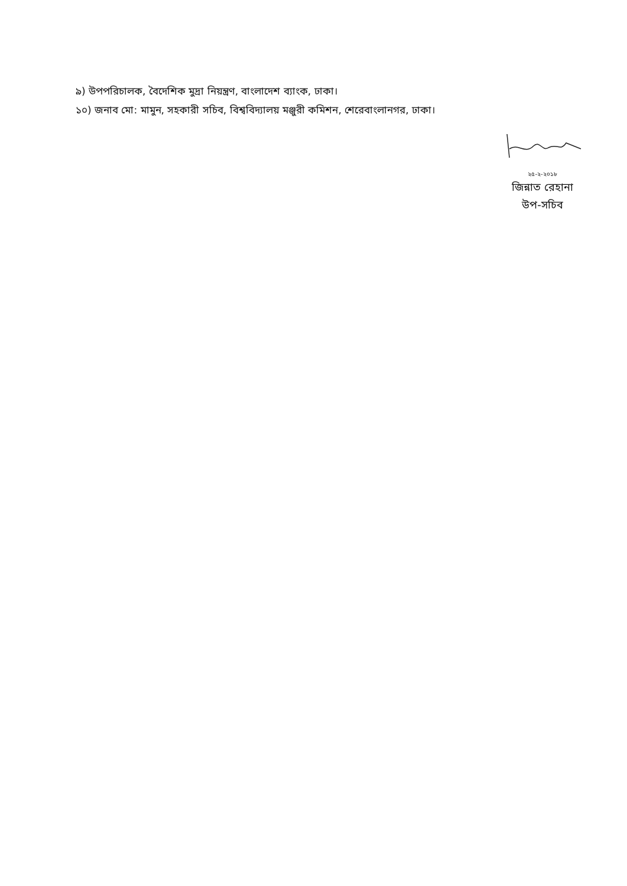৯) উপপরিচালক, বৈদেশিক মুদ্রা নিয়ন্ত্রণ, বাংলাদেশ ব্যাংক, ঢাকা।
১০) জনাব মো: মামুন, সহকারী সচিব, বিশ্ববিদ্যালয় মঞ্জুরী কমিশন, শেরেবাংলানগর, ঢাকা।
২৫-২-২০১৮
জিন্নাত রেহানা
উপ-সচিব